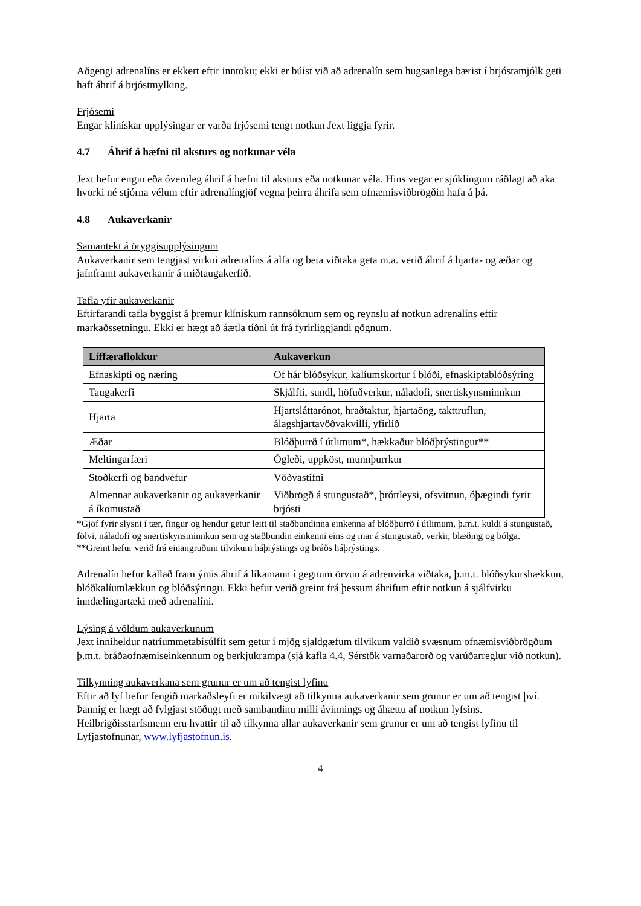Aðgengi adrenalíns er ekkert eftir inntöku; ekki er búist við að adrenalín sem hugsanlega bærist í brjóstamjólk geti haft áhrif á brjóstmylking.
Frjósemi
Engar klínískar upplýsingar er varða frjósemi tengt notkun Jext liggja fyrir.
4.7 Áhrif á hæfni til aksturs og notkunar véla
Jext hefur engin eða óveruleg áhrif á hæfni til aksturs eða notkunar véla. Hins vegar er sjúklingum ráðlagt að aka hvorki né stjórna vélum eftir adrenalíngjöf vegna þeirra áhrifa sem ofnæmisviðbrögðin hafa á þá.
4.8 Aukaverkanir
Samantekt á öryggisupplýsingum
Aukaverkanir sem tengjast virkni adrenalíns á alfa og beta viðtaka geta m.a. verið áhrif á hjarta- og æðar og jafnframt aukaverkanir á miðtaugakerfið.
Tafla yfir aukaverkanir
Eftirfarandi tafla byggist á þremur klínískum rannsóknum sem og reynslu af notkun adrenalíns eftir markaðssetningu. Ekki er hægt að áætla tíðni út frá fyrirliggjandi gögnum.
| Líffæraflokkur | Aukaverkun |
| --- | --- |
| Efnaskipti og næring | Of hár blóðsykur, kalíumskortur í blóði, efnaskiptablóðsýring |
| Taugakerfi | Skjálfti, sundl, höfuðverkur, náladofi, snertiskynsminnkun |
| Hjarta | Hjartsláttarónot, hraðtaktur, hjartaöng, takttruflun, álagshjartavöðvakvilli, yfirlið |
| Æðar | Blóðþurrð í útlimum*, hækkaður blóðþrýstingur** |
| Meltingarfæri | Ógleði, uppköst, munnþurrkur |
| Stoðkerfi og bandvefur | Vöðvastífni |
| Almennar aukaverkanir og aukaverkanir á íkomustað | Viðbrögð á stungustað*, þróttleysi, ofsvitnun, óþægindi fyrir brjósti |
*Gjöf fyrir slysni í tær, fingur og hendur getur leitt til staðbundinna einkenna af blóðþurrð í útlimum, þ.m.t. kuldi á stungustað, fölvi, náladofi og snertiskynsminnkun sem og staðbundin einkenni eins og mar á stungustað, verkir, blæðing og bólga.
**Greint hefur verið frá einangruðum tilvikum háþrýstings og bráðs háþrýstings.
Adrenalín hefur kallað fram ýmis áhrif á líkamann í gegnum örvun á adrenvirka viðtaka, þ.m.t. blóðsykurshækkun, blóðkalíumlækkun og blóðsýringu. Ekki hefur verið greint frá þessum áhrifum eftir notkun á sjálfvirku inndælingartæki með adrenalíni.
Lýsing á völdum aukaverkunum
Jext inniheldur natríummetabísúlfít sem getur í mjög sjaldgæfum tilvikum valdið svæsnum ofnæmisviðbrögðum þ.m.t. bráðaofnæmiseinkennum og berkjukrampa (sjá kafla 4.4, Sérstök varnaðarorð og varúðarreglur við notkun).
Tilkynning aukaverkana sem grunur er um að tengist lyfinu
Eftir að lyf hefur fengið markaðsleyfi er mikilvægt að tilkynna aukaverkanir sem grunur er um að tengist því. Þannig er hægt að fylgjast stöðugt með sambandinu milli ávinnings og áhættu af notkun lyfsins. Heilbrigðisstarfsmenn eru hvattir til að tilkynna allar aukaverkanir sem grunur er um að tengist lyfinu til Lyfjastofnunar, www.lyfjastofnun.is.
4